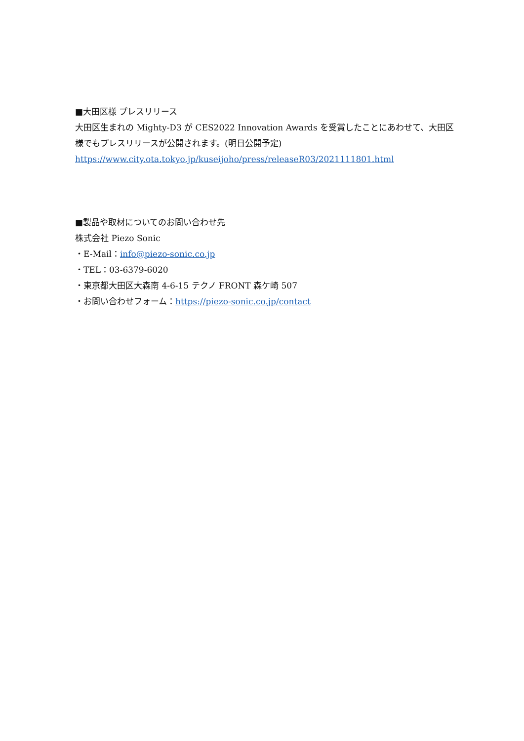■大田区様 プレスリリース
大田区生まれの Mighty-D3 が CES2022 Innovation Awards を受賞したことにあわせて、大田区様でもプレスリリースが公開されます。(明日公開予定)
https://www.city.ota.tokyo.jp/kuseijoho/press/releaseR03/2021111801.html
■製品や取材についてのお問い合わせ先
株式会社 Piezo Sonic
・E-Mail：info@piezo-sonic.co.jp
・TEL：03-6379-6020
・東京都大田区大森南 4-6-15 テクノ FRONT 森ケ崎 507
・お問い合わせフォーム：https://piezo-sonic.co.jp/contact